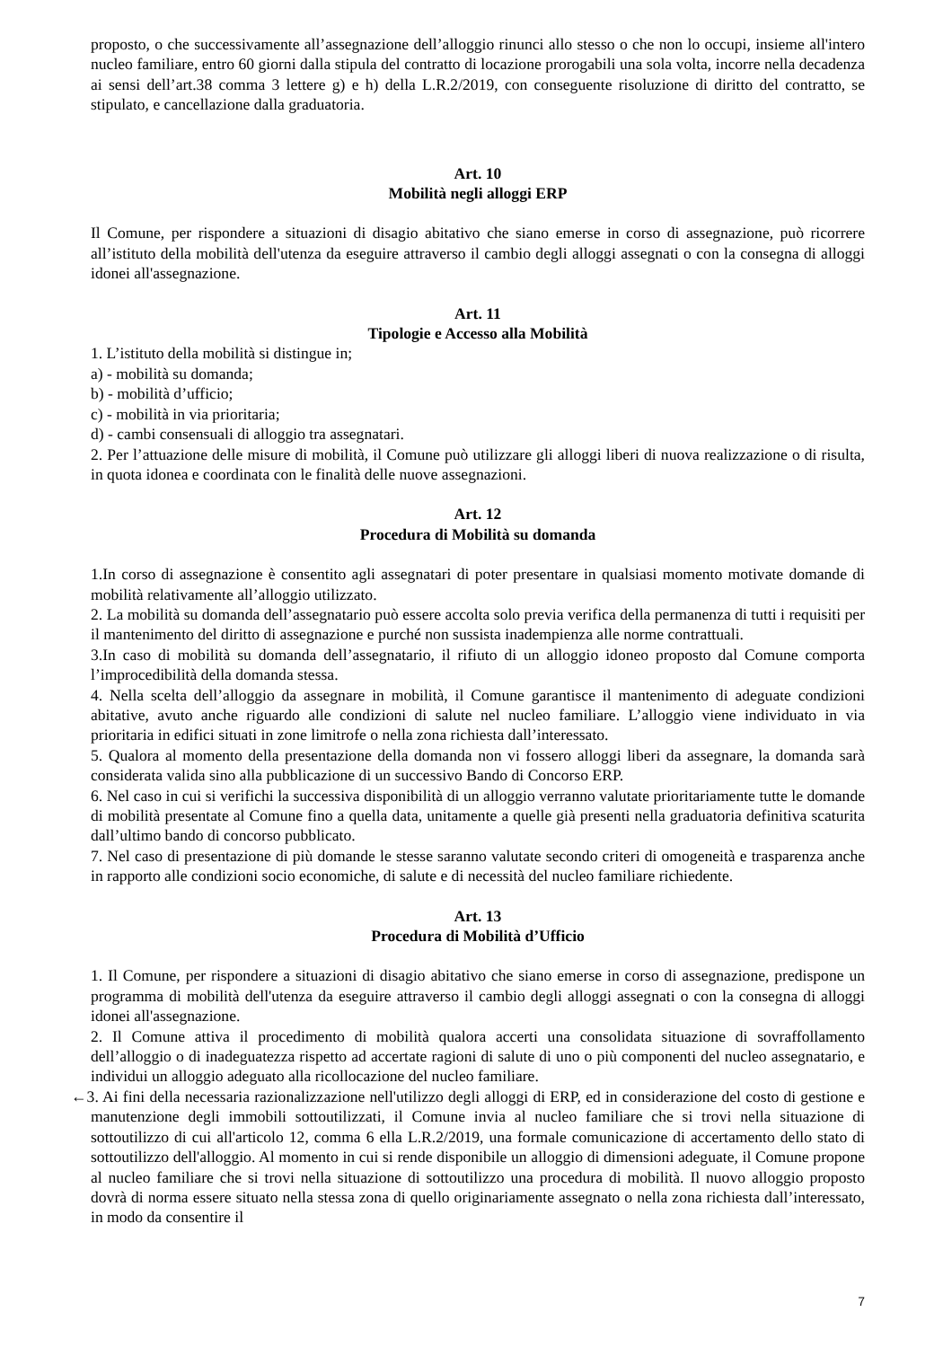proposto, o che successivamente all’assegnazione dell’alloggio rinunci allo stesso o che non lo occupi, insieme all'intero nucleo familiare, entro 60 giorni dalla stipula del contratto di locazione prorogabili una sola volta, incorre nella decadenza ai sensi dell’art.38 comma 3 lettere g) e h) della L.R.2/2019, con conseguente risoluzione di diritto del contratto, se stipulato, e cancellazione dalla graduatoria.
Art. 10
Mobilità negli alloggi ERP
Il Comune, per rispondere a situazioni di disagio abitativo che siano emerse in corso di assegnazione, può ricorrere all’istituto della mobilità dell'utenza da eseguire attraverso il cambio degli alloggi assegnati o con la consegna di alloggi idonei all'assegnazione.
Art. 11
Tipologie e Accesso alla Mobilità
1. L’istituto della mobilità si distingue in;
a) - mobilità su domanda;
b) - mobilità d’ufficio;
c) - mobilità in via prioritaria;
d) - cambi consensuali di alloggio tra assegnatari.
2. Per l’attuazione delle misure di mobilità, il Comune può utilizzare gli alloggi liberi di nuova realizzazione o di risulta, in quota idonea e coordinata con le finalità delle nuove assegnazioni.
Art. 12
Procedura di Mobilità su domanda
1.In corso di assegnazione è consentito agli assegnatari di poter presentare in qualsiasi momento motivate domande di mobilità relativamente all’alloggio utilizzato.
2. La mobilità su domanda dell’assegnatario può essere accolta solo previa verifica della permanenza di tutti i requisiti per il mantenimento del diritto di assegnazione e purché non sussista inadempienza alle norme contrattuali.
3.In caso di mobilità su domanda dell’assegnatario, il rifiuto di un alloggio idoneo proposto dal Comune comporta l’improcedibilità della domanda stessa.
4. Nella scelta dell’alloggio da assegnare in mobilità, il Comune garantisce il mantenimento di adeguate condizioni abitative, avuto anche riguardo alle condizioni di salute nel nucleo familiare. L’alloggio viene individuato in via prioritaria in edifici situati in zone limitrofe o nella zona richiesta dall’interessato.
5. Qualora al momento della presentazione della domanda non vi fossero alloggi liberi da assegnare, la domanda sarà considerata valida sino alla pubblicazione di un successivo Bando di Concorso ERP.
6. Nel caso in cui si verifichi la successiva disponibilità di un alloggio verranno valutate prioritariamente tutte le domande di mobilità presentate al Comune fino a quella data, unitamente a quelle già presenti nella graduatoria definitiva scaturita dall’ultimo bando di concorso pubblicato.
7. Nel caso di presentazione di più domande le stesse saranno valutate secondo criteri di omogeneità e trasparenza anche in rapporto alle condizioni socio economiche, di salute e di necessità del nucleo familiare richiedente.
Art. 13
Procedura di Mobilità d’Ufficio
1. Il Comune, per rispondere a situazioni di disagio abitativo che siano emerse in corso di assegnazione, predispone un programma di mobilità dell'utenza da eseguire attraverso il cambio degli alloggi assegnati o con la consegna di alloggi idonei all'assegnazione.
2. Il Comune attiva il procedimento di mobilità qualora accerti una consolidata situazione di sovraffollamento dell’alloggio o di inadeguatezza rispetto ad accertate ragioni di salute di uno o più componenti del nucleo assegnatario, e individui un alloggio adeguato alla ricollocazione del nucleo familiare.
←3. Ai fini della necessaria razionalizzazione nell'utilizzo degli alloggi di ERP, ed in considerazione del costo di gestione e manutenzione degli immobili sottoutilizzati, il Comune invia al nucleo familiare che si trovi nella situazione di sottoutilizzo di cui all'articolo 12, comma 6 ella L.R.2/2019, una formale comunicazione di accertamento dello stato di sottoutilizzo dell'alloggio. Al momento in cui si rende disponibile un alloggio di dimensioni adeguate, il Comune propone al nucleo familiare che si trovi nella situazione di sottoutilizzo una procedura di mobilità. Il nuovo alloggio proposto dovrà di norma essere situato nella stessa zona di quello originariamente assegnato o nella zona richiesta dall’interessato, in modo da consentire il
7